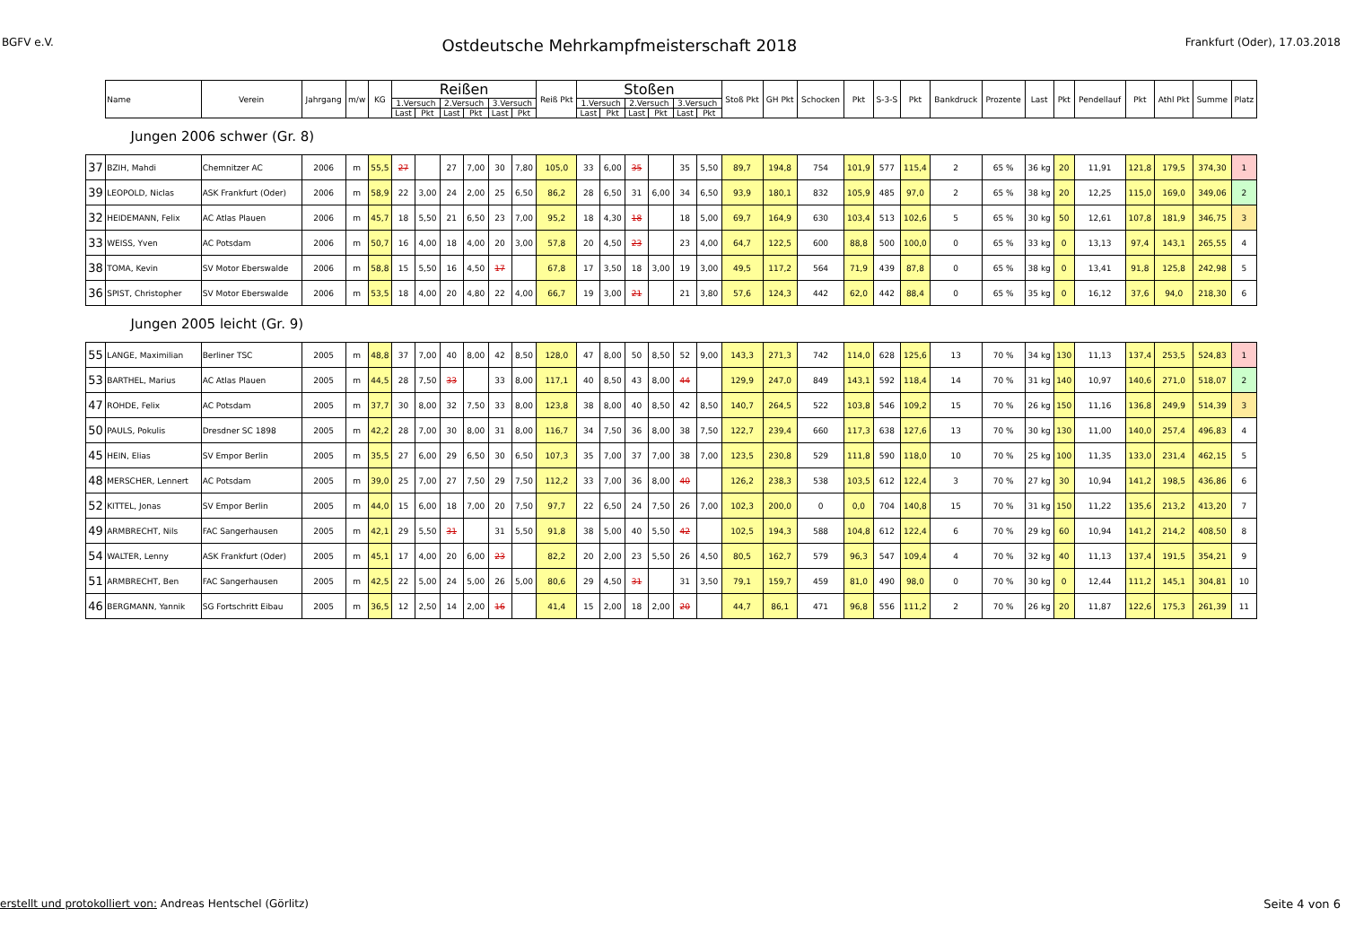BGFV e.V. Ostdeutsche Mehrkampfmeisterschaft 2018 Frankfurt (Oder), 17.03.2018
| | Name | Verein | Jahrgang | m/w | KG | Reißen | | | | | | Reiß Pkt | Stoßen | | | | | | Stoß Pkt | GH Pkt | Schocken | Pkt | S-3-S | Pkt | Bankdruck | Prozente | Last | Pkt | Pendellauf | Pkt | Athl Pkt | Summe | Platz |
| --- | --- | --- | --- | --- | --- | --- | --- | --- | --- | --- | --- | --- | --- | --- | --- | --- | --- | --- | --- | --- | --- | --- | --- | --- | --- | --- | --- | --- | --- | --- | --- | --- | --- |
| | | | | | | 1.Versuch | | 2.Versuch | | 3.Versuch | | | 1.Versuch | | 2.Versuch | | 3.Versuch | | | | | | | | | | | | | | | | |
| | | | | | | Last | Pkt | Last | Pkt | Last | Pkt | | Last | Pkt | Last | Pkt | Last | Pkt | | | | | | | | | | | | | | | |
| Jungen 2006 schwer (Gr. 8) | | | | | | | | | | | | | | | | | | | | | | | | | | | | | | | | | |
| 37 | BZIH, Mahdi | Chemnitzer AC | 2006 | m | 55,5 | 27 | | 27 | 7,00 | 30 | 7,80 | 105,0 | 33 | 6,00 | 35 | | 35 | 5,50 | 89,7 | 194,8 | 754 | 101,9 | 577 | 115,4 | 2 | 65 % | 36 kg | 20 | 11,91 | 121,8 | 179,5 | 374,30 | 1 |
| 39 | LEOPOLD, Niclas | ASK Frankfurt (Oder) | 2006 | m | 58,9 | 22 | 3,00 | 24 | 2,00 | 25 | 6,50 | 86,2 | 28 | 6,50 | 31 | 6,00 | 34 | 6,50 | 93,9 | 180,1 | 832 | 105,9 | 485 | 97,0 | 2 | 65 % | 38 kg | 20 | 12,25 | 115,0 | 169,0 | 349,06 | 2 |
| 32 | HEIDEMANN, Felix | AC Atlas Plauen | 2006 | m | 45,7 | 18 | 5,50 | 21 | 6,50 | 23 | 7,00 | 95,2 | 18 | 4,30 | 18 | | 18 | 5,00 | 69,7 | 164,9 | 630 | 103,4 | 513 | 102,6 | 5 | 65 % | 30 kg | 50 | 12,61 | 107,8 | 181,9 | 346,75 | 3 |
| 33 | WEISS, Yven | AC Potsdam | 2006 | m | 50,7 | 16 | 4,00 | 18 | 4,00 | 20 | 3,00 | 57,8 | 20 | 4,50 | 23 | | 23 | 4,00 | 64,7 | 122,5 | 600 | 88,8 | 500 | 100,0 | 0 | 65 % | 33 kg | 0 | 13,13 | 97,4 | 143,1 | 265,55 | 4 |
| 38 | TOMA, Kevin | SV Motor Eberswalde | 2006 | m | 58,8 | 15 | 5,50 | 16 | 4,50 | 17 | | 67,8 | 17 | 3,50 | 18 | 3,00 | 19 | 3,00 | 49,5 | 117,2 | 564 | 71,9 | 439 | 87,8 | 0 | 65 % | 38 kg | 0 | 13,41 | 91,8 | 125,8 | 242,98 | 5 |
| 36 | SPIST, Christopher | SV Motor Eberswalde | 2006 | m | 53,5 | 18 | 4,00 | 20 | 4,80 | 22 | 4,00 | 66,7 | 19 | 3,00 | 21 | | 21 | 3,80 | 57,6 | 124,3 | 442 | 62,0 | 442 | 88,4 | 0 | 65 % | 35 kg | 0 | 16,12 | 37,6 | 94,0 | 218,30 | 6 |
| Jungen 2005 leicht (Gr. 9) | | | | | | | | | | | | | | | | | | | | | | | | | | | | | | | | | |
| 55 | LANGE, Maximilian | Berliner TSC | 2005 | m | 48,8 | 37 | 7,00 | 40 | 8,00 | 42 | 8,50 | 128,0 | 47 | 8,00 | 50 | 8,50 | 52 | 9,00 | 143,3 | 271,3 | 742 | 114,0 | 628 | 125,6 | 13 | 70 % | 34 kg | 130 | 11,13 | 137,4 | 253,5 | 524,83 | 1 |
| 53 | BARTHEL, Marius | AC Atlas Plauen | 2005 | m | 44,5 | 28 | 7,50 | 33 | | 33 | 8,00 | 117,1 | 40 | 8,50 | 43 | 8,00 | 44 | | 129,9 | 247,0 | 849 | 143,1 | 592 | 118,4 | 14 | 70 % | 31 kg | 140 | 10,97 | 140,6 | 271,0 | 518,07 | 2 |
| 47 | ROHDE, Felix | AC Potsdam | 2005 | m | 37,7 | 30 | 8,00 | 32 | 7,50 | 33 | 8,00 | 123,8 | 38 | 8,00 | 40 | 8,50 | 42 | 8,50 | 140,7 | 264,5 | 522 | 103,8 | 546 | 109,2 | 15 | 70 % | 26 kg | 150 | 11,16 | 136,8 | 249,9 | 514,39 | 3 |
| 50 | PAULS, Pokulis | Dresdner SC 1898 | 2005 | m | 42,2 | 28 | 7,00 | 30 | 8,00 | 31 | 8,00 | 116,7 | 34 | 7,50 | 36 | 8,00 | 38 | 7,50 | 122,7 | 239,4 | 660 | 117,3 | 638 | 127,6 | 13 | 70 % | 30 kg | 130 | 11,00 | 140,0 | 257,4 | 496,83 | 4 |
| 45 | HEIN, Elias | SV Empor Berlin | 2005 | m | 35,5 | 27 | 6,00 | 29 | 6,50 | 30 | 6,50 | 107,3 | 35 | 7,00 | 37 | 7,00 | 38 | 7,00 | 123,5 | 230,8 | 529 | 111,8 | 590 | 118,0 | 10 | 70 % | 25 kg | 100 | 11,35 | 133,0 | 231,4 | 462,15 | 5 |
| 48 | MERSCHER, Lennert | AC Potsdam | 2005 | m | 39,0 | 25 | 7,00 | 27 | 7,50 | 29 | 7,50 | 112,2 | 33 | 7,00 | 36 | 8,00 | 40 | | 126,2 | 238,3 | 538 | 103,5 | 612 | 122,4 | 3 | 70 % | 27 kg | 30 | 10,94 | 141,2 | 198,5 | 436,86 | 6 |
| 52 | KITTEL, Jonas | SV Empor Berlin | 2005 | m | 44,0 | 15 | 6,00 | 18 | 7,00 | 20 | 7,50 | 97,7 | 22 | 6,50 | 24 | 7,50 | 26 | 7,00 | 102,3 | 200,0 | 0 | 0,0 | 704 | 140,8 | 15 | 70 % | 31 kg | 150 | 11,22 | 135,6 | 213,2 | 413,20 | 7 |
| 49 | ARMBRECHT, Nils | FAC Sangerhausen | 2005 | m | 42,1 | 29 | 5,50 | 31 | | 31 | 5,50 | 91,8 | 38 | 5,00 | 40 | 5,50 | 42 | | 102,5 | 194,3 | 588 | 104,8 | 612 | 122,4 | 6 | 70 % | 29 kg | 60 | 10,94 | 141,2 | 214,2 | 408,50 | 8 |
| 54 | WALTER, Lenny | ASK Frankfurt (Oder) | 2005 | m | 45,1 | 17 | 4,00 | 20 | 6,00 | 23 | | 82,2 | 20 | 2,00 | 23 | 5,50 | 26 | 4,50 | 80,5 | 162,7 | 579 | 96,3 | 547 | 109,4 | 4 | 70 % | 32 kg | 40 | 11,13 | 137,4 | 191,5 | 354,21 | 9 |
| 51 | ARMBRECHT, Ben | FAC Sangerhausen | 2005 | m | 42,5 | 22 | 5,00 | 24 | 5,00 | 26 | 5,00 | 80,6 | 29 | 4,50 | 31 | | 31 | 3,50 | 79,1 | 159,7 | 459 | 81,0 | 490 | 98,0 | 0 | 70 % | 30 kg | 0 | 12,44 | 111,2 | 145,1 | 304,81 | 10 |
| 46 | BERGMANN, Yannik | SG Fortschritt Eibau | 2005 | m | 36,5 | 12 | 2,50 | 14 | 2,00 | 16 | | 41,4 | 15 | 2,00 | 18 | 2,00 | 20 | | 44,7 | 86,1 | 471 | 96,8 | 556 | 111,2 | 2 | 70 % | 26 kg | 20 | 11,87 | 122,6 | 175,3 | 261,39 | 11 |
erstellt und protokolliert von: Andreas Hentschel (Görlitz) Seite 4 von 6